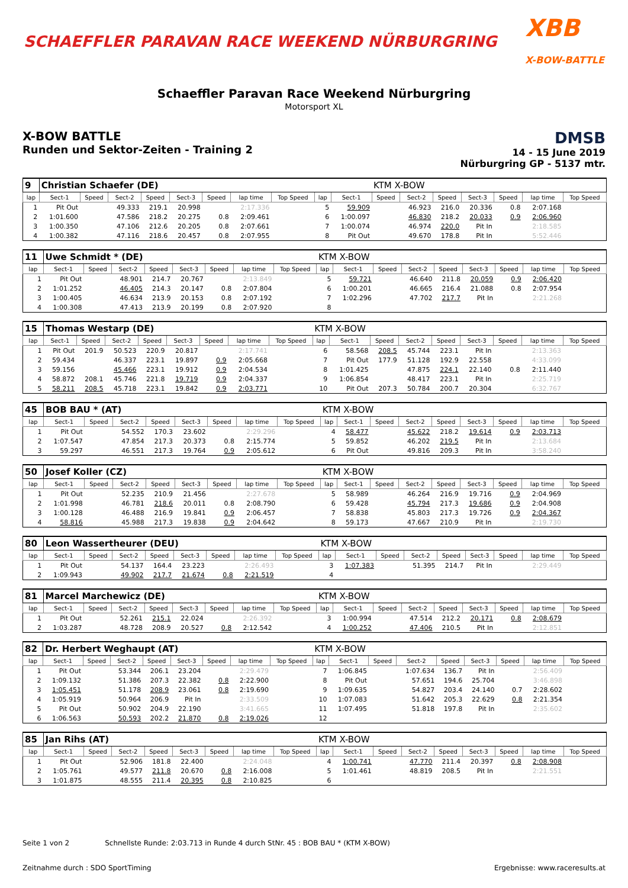SCHAEFFLER PARAVAN RACE WEEKEND NÜRBURGRING
XBB
X-BOW-BATTLE
Schaeffler Paravan Race Weekend Nürburgring
Motorsport XL
X-BOW BATTLE
Runden und Sektor-Zeiten - Training 2
DMSB
14 - 15 June 2019
Nürburgring GP - 5137 mtr.
| 9 | Christian Schaefer (DE) | | | | | | | | | | KTM X-BOW | | | | | | |
| lap | Sect-1 | Speed | Sect-2 | Speed | Sect-3 | Speed | lap time | Top Speed | lap | Sect-1 | Speed | Sect-2 | Speed | Sect-3 | Speed | lap time | Top Speed |
| 1 | Pit Out | | 49.333 | 219.1 | 20.998 | | 2:17.336 | | 5 | 59.909 | | 46.923 | 216.0 | 20.336 | 0.8 | 2:07.168 | |
| 2 | 1:01.600 | | 47.586 | 218.2 | 20.275 | 0.8 | 2:09.461 | | 6 | 1:00.097 | | 46.830 | 218.2 | 20.033 | 0.9 | 2:06.960 | |
| 3 | 1:00.350 | | 47.106 | 212.6 | 20.205 | 0.8 | 2:07.661 | | 7 | 1:00.074 | | 46.974 | 220.0 | Pit In | | 2:18.585 | |
| 4 | 1:00.382 | | 47.116 | 218.6 | 20.457 | 0.8 | 2:07.955 | | 8 | Pit Out | | 49.670 | 178.8 | Pit In | | 5:52.446 | |
| 11 | Uwe Schmidt * (DE) | | | | | | | | KTM X-BOW | | | | | | | | |
| lap | Sect-1 | Speed | Sect-2 | Speed | Sect-3 | Speed | lap time | Top Speed | lap | Sect-1 | Speed | Sect-2 | Speed | Sect-3 | Speed | lap time | Top Speed |
| 1 | Pit Out | | 48.901 | 214.7 | 20.767 | | 2:13.849 | | 5 | 59.721 | | 46.640 | 211.8 | 20.059 | 0.9 | 2:06.420 | |
| 2 | 1:01.252 | | 46.405 | 214.3 | 20.147 | 0.8 | 2:07.804 | | 6 | 1:00.201 | | 46.665 | 216.4 | 21.088 | 0.8 | 2:07.954 | |
| 3 | 1:00.405 | | 46.634 | 213.9 | 20.153 | 0.8 | 2:07.192 | | 7 | 1:02.296 | | 47.702 | 217.7 | Pit In | | 2:21.268 | |
| 4 | 1:00.308 | | 47.413 | 213.9 | 20.199 | 0.8 | 2:07.920 | | 8 | | | | | | | | |
| 15 | Thomas Westarp (DE) | | | | | | | | KTM X-BOW | | | | | | | | |
| lap | Sect-1 | Speed | Sect-2 | Speed | Sect-3 | Speed | lap time | Top Speed | lap | Sect-1 | Speed | Sect-2 | Speed | Sect-3 | Speed | lap time | Top Speed |
| 1 | Pit Out | 201.9 | 50.523 | 220.9 | 20.817 | | 2:17.741 | | 6 | 58.568 | 208.5 | 45.744 | 223.1 | Pit In | | 2:13.363 | |
| 2 | 59.434 | | 46.337 | 223.1 | 19.897 | 0.9 | 2:05.668 | | 7 | Pit Out | 177.9 | 51.128 | 192.9 | 22.558 | | 4:33.099 | |
| 3 | 59.156 | | 45.466 | 223.1 | 19.912 | 0.9 | 2:04.534 | | 8 | 1:01.425 | | 47.875 | 224.1 | 22.140 | 0.8 | 2:11.440 | |
| 4 | 58.872 | 208.1 | 45.746 | 221.8 | 19.719 | 0.9 | 2:04.337 | | 9 | 1:06.854 | | 48.417 | 223.1 | Pit In | | 2:25.719 | |
| 5 | 58.211 | 208.5 | 45.718 | 223.1 | 19.842 | 0.9 | 2:03.771 | | 10 | Pit Out | 207.3 | 50.784 | 200.7 | 20.304 | | 6:32.767 | |
| 45 | BOB BAU * (AT) | | | | | | | | KTM X-BOW | | | | | | | | |
| lap | Sect-1 | Speed | Sect-2 | Speed | Sect-3 | Speed | lap time | Top Speed | lap | Sect-1 | Speed | Sect-2 | Speed | Sect-3 | Speed | lap time | Top Speed |
| 1 | Pit Out | | 54.552 | 170.3 | 23.602 | | 2:29.296 | | 4 | 58.477 | | 45.622 | 218.2 | 19.614 | 0.9 | 2:03.713 | |
| 2 | 1:07.547 | | 47.854 | 217.3 | 20.373 | 0.8 | 2:15.774 | | 5 | 59.852 | | 46.202 | 219.5 | Pit In | | 2:13.684 | |
| 3 | 59.297 | | 46.551 | 217.3 | 19.764 | 0.9 | 2:05.612 | | 6 | Pit Out | | 49.816 | 209.3 | Pit In | | 3:58.240 | |
| 50 | Josef Koller (CZ) | | | | | | | | KTM X-BOW | | | | | | | | |
| lap | Sect-1 | Speed | Sect-2 | Speed | Sect-3 | Speed | lap time | Top Speed | lap | Sect-1 | Speed | Sect-2 | Speed | Sect-3 | Speed | lap time | Top Speed |
| 1 | Pit Out | | 52.235 | 210.9 | 21.456 | | 2:27.678 | | 5 | 58.989 | | 46.264 | 216.9 | 19.716 | 0.9 | 2:04.969 | |
| 2 | 1:01.998 | | 46.781 | 218.6 | 20.011 | 0.8 | 2:08.790 | | 6 | 59.428 | | 45.794 | 217.3 | 19.686 | 0.9 | 2:04.908 | |
| 3 | 1:00.128 | | 46.488 | 216.9 | 19.841 | 0.9 | 2:06.457 | | 7 | 58.838 | | 45.803 | 217.3 | 19.726 | 0.9 | 2:04.367 | |
| 4 | 58.816 | | 45.988 | 217.3 | 19.838 | 0.9 | 2:04.642 | | 8 | 59.173 | | 47.667 | 210.9 | Pit In | | 2:19.730 | |
| 80 | Leon Wassertheurer (DEU) | | | | | | | | KTM X-BOW | | | | | | | | |
| lap | Sect-1 | Speed | Sect-2 | Speed | Sect-3 | Speed | lap time | Top Speed | lap | Sect-1 | Speed | Sect-2 | Speed | Sect-3 | Speed | lap time | Top Speed |
| 1 | Pit Out | | 54.137 | 164.4 | 23.223 | | 2:26.493 | | 3 | 1:07.383 | | 51.395 | 214.7 | Pit In | | 2:29.449 | |
| 2 | 1:09.943 | | 49.902 | 217.7 | 21.674 | 0.8 | 2:21.519 | | 4 | | | | | | | | |
| 81 | Marcel Marchewicz (DE) | | | | | | | | KTM X-BOW | | | | | | | | |
| lap | Sect-1 | Speed | Sect-2 | Speed | Sect-3 | Speed | lap time | Top Speed | lap | Sect-1 | Speed | Sect-2 | Speed | Sect-3 | Speed | lap time | Top Speed |
| 1 | Pit Out | | 52.261 | 215.1 | 22.024 | | 2:26.392 | | 3 | 1:00.994 | | 47.514 | 212.2 | 20.171 | 0.8 | 2:08.679 | |
| 2 | 1:03.287 | | 48.728 | 208.9 | 20.527 | 0.8 | 2:12.542 | | 4 | 1:00.252 | | 47.406 | 210.5 | Pit In | | 2:12.851 | |
| 82 | Dr. Herbert Weghaupt (AT) | | | | | | | | KTM X-BOW | | | | | | | | |
| lap | Sect-1 | Speed | Sect-2 | Speed | Sect-3 | Speed | lap time | Top Speed | lap | Sect-1 | Speed | Sect-2 | Speed | Sect-3 | Speed | lap time | Top Speed |
| 1 | Pit Out | | 53.344 | 206.1 | 23.204 | | 2:29.479 | | 7 | 1:06.845 | | 1:07.634 | 136.7 | Pit In | | 2:56.409 | |
| 2 | 1:09.132 | | 51.386 | 207.3 | 22.382 | 0.8 | 2:22.900 | | 8 | Pit Out | | 57.651 | 194.6 | 25.704 | | 3:46.898 | |
| 3 | 1:05.451 | | 51.178 | 208.9 | 23.061 | 0.8 | 2:19.690 | | 9 | 1:09.635 | | 54.827 | 203.4 | 24.140 | 0.7 | 2:28.602 | |
| 4 | 1:05.919 | | 50.964 | 206.9 | Pit In | | 2:33.509 | | 10 | 1:07.083 | | 51.642 | 205.3 | 22.629 | 0.8 | 2:21.354 | |
| 5 | Pit Out | | 50.902 | 204.9 | 22.190 | | 3:41.665 | | 11 | 1:07.495 | | 51.818 | 197.8 | Pit In | | 2:35.602 | |
| 6 | 1:06.563 | | 50.593 | 202.2 | 21.870 | 0.8 | 2:19.026 | | 12 | | | | | | | | |
| 85 | Jan Rihs (AT) | | | | | | | | KTM X-BOW | | | | | | | | |
| lap | Sect-1 | Speed | Sect-2 | Speed | Sect-3 | Speed | lap time | Top Speed | lap | Sect-1 | Speed | Sect-2 | Speed | Sect-3 | Speed | lap time | Top Speed |
| 1 | Pit Out | | 52.906 | 181.8 | 22.400 | | 2:24.048 | | 4 | 1:00.741 | | 47.770 | 211.4 | 20.397 | 0.8 | 2:08.908 | |
| 2 | 1:05.761 | | 49.577 | 211.8 | 20.670 | 0.8 | 2:16.008 | | 5 | 1:01.461 | | 48.819 | 208.5 | Pit In | | 2:21.551 | |
| 3 | 1:01.875 | | 48.555 | 211.4 | 20.395 | 0.8 | 2:10.825 | | 6 | | | | | | | | |
Seite 1 von 2 Schnellste Runde: 2:03.713 in Runde 4 durch StNr. 45 : BOB BAU * (KTM X-BOW)
Zeitnahme durch : SDO SportTiming Ergebnisse: www.raceresults.at